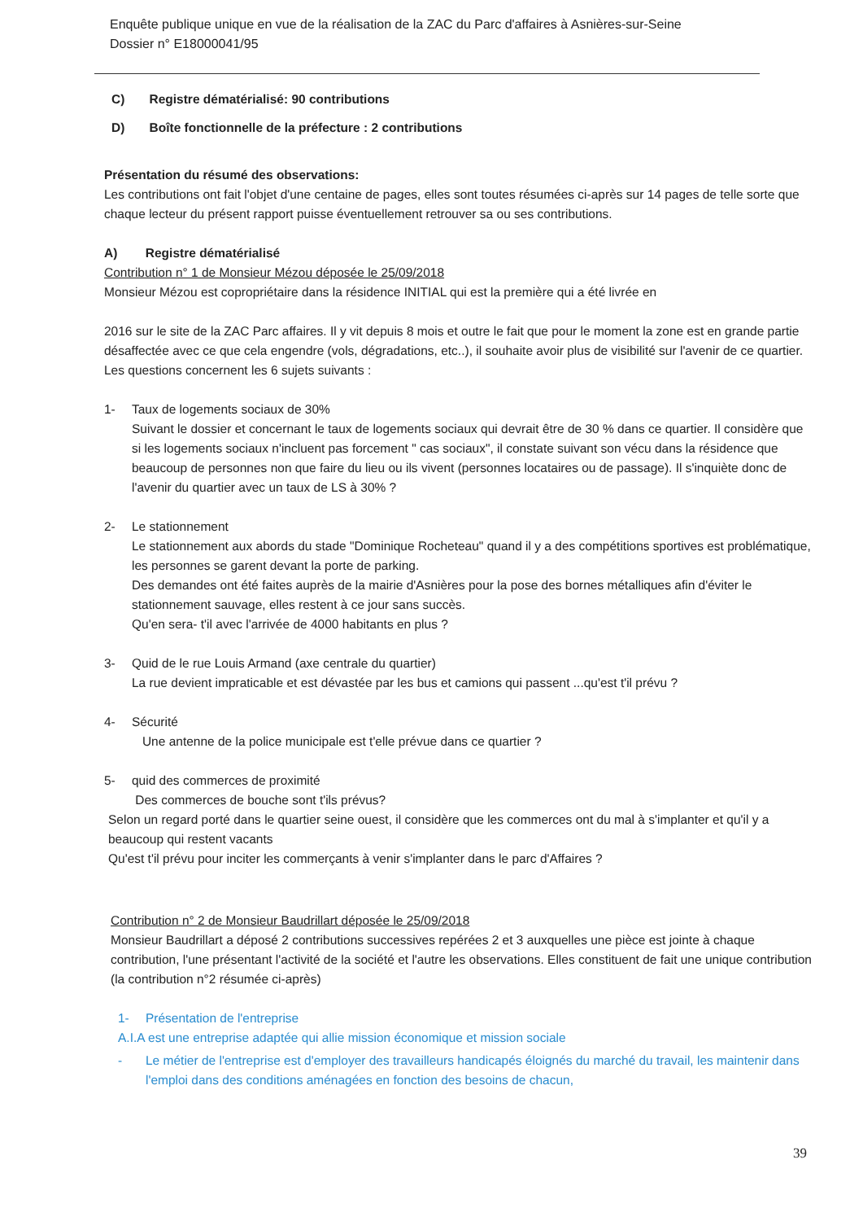Enquête publique unique en vue de la réalisation de la ZAC du Parc d'affaires à Asnières-sur-Seine
Dossier n° E18000041/95
C) Registre dématérialisé: 90 contributions
D) Boîte fonctionnelle de la préfecture : 2 contributions
Présentation du résumé des observations:
Les contributions ont fait l'objet d'une centaine de pages, elles sont toutes résumées ci-après sur 14 pages de telle sorte que chaque lecteur du présent rapport puisse éventuellement retrouver sa ou ses contributions.
A) Registre dématérialisé
Contribution n° 1 de Monsieur Mézou déposée le 25/09/2018
Monsieur Mézou est copropriétaire dans la résidence INITIAL qui est la première qui a été livrée en
2016 sur le site de la ZAC Parc affaires. Il y vit depuis 8 mois et outre le fait que pour le moment la zone est en grande partie désaffectée avec ce que cela engendre (vols, dégradations, etc..), il souhaite avoir plus de visibilité sur l'avenir de ce quartier.
Les questions concernent les 6 sujets suivants :
1- Taux de logements sociaux de 30%
Suivant le dossier et concernant le taux de logements sociaux qui devrait être de 30 % dans ce quartier. Il considère que si les logements sociaux n'incluent pas forcement " cas sociaux", il constate suivant son vécu dans la résidence que beaucoup de personnes non que faire du lieu ou ils vivent (personnes locataires ou de passage). Il s'inquiète donc de l'avenir du quartier avec un taux de LS à 30% ?
2- Le stationnement
Le stationnement aux abords du stade "Dominique Rocheteau" quand il y a des compétitions sportives est problématique, les personnes se garent devant la porte de parking.
Des demandes ont été faites auprès de la mairie d'Asnières pour la pose des bornes métalliques afin d'éviter le stationnement sauvage, elles restent à ce jour sans succès.
Qu'en sera- t'il avec l'arrivée de 4000 habitants en plus ?
3- Quid de le rue Louis Armand (axe centrale du quartier)
La rue devient impraticable et est dévastée par les bus et camions qui passent ...qu'est t'il prévu ?
4- Sécurité
Une antenne de la police municipale est t'elle prévue dans ce quartier ?
5- quid des commerces de proximité
Des commerces de bouche sont t'ils prévus?
Selon un regard porté dans le quartier seine ouest, il considère que les commerces ont du mal à s'implanter et qu'il y a beaucoup qui restent vacants
Qu'est t'il prévu pour inciter les commerçants à venir s'implanter dans le parc d'Affaires ?
Contribution n° 2 de Monsieur Baudrillart déposée le 25/09/2018
Monsieur Baudrillart a déposé 2 contributions successives repérées 2 et 3 auxquelles une pièce est jointe à chaque contribution, l'une présentant l'activité de la société et l'autre les observations. Elles constituent de fait une unique contribution (la contribution n°2 résumée ci-après)
1- Présentation de l'entreprise
A.I.A est une entreprise adaptée qui allie mission économique et mission sociale
- Le métier de l'entreprise est d'employer des travailleurs handicapés éloignés du marché du travail, les maintenir dans l'emploi dans des conditions aménagées en fonction des besoins de chacun,
39